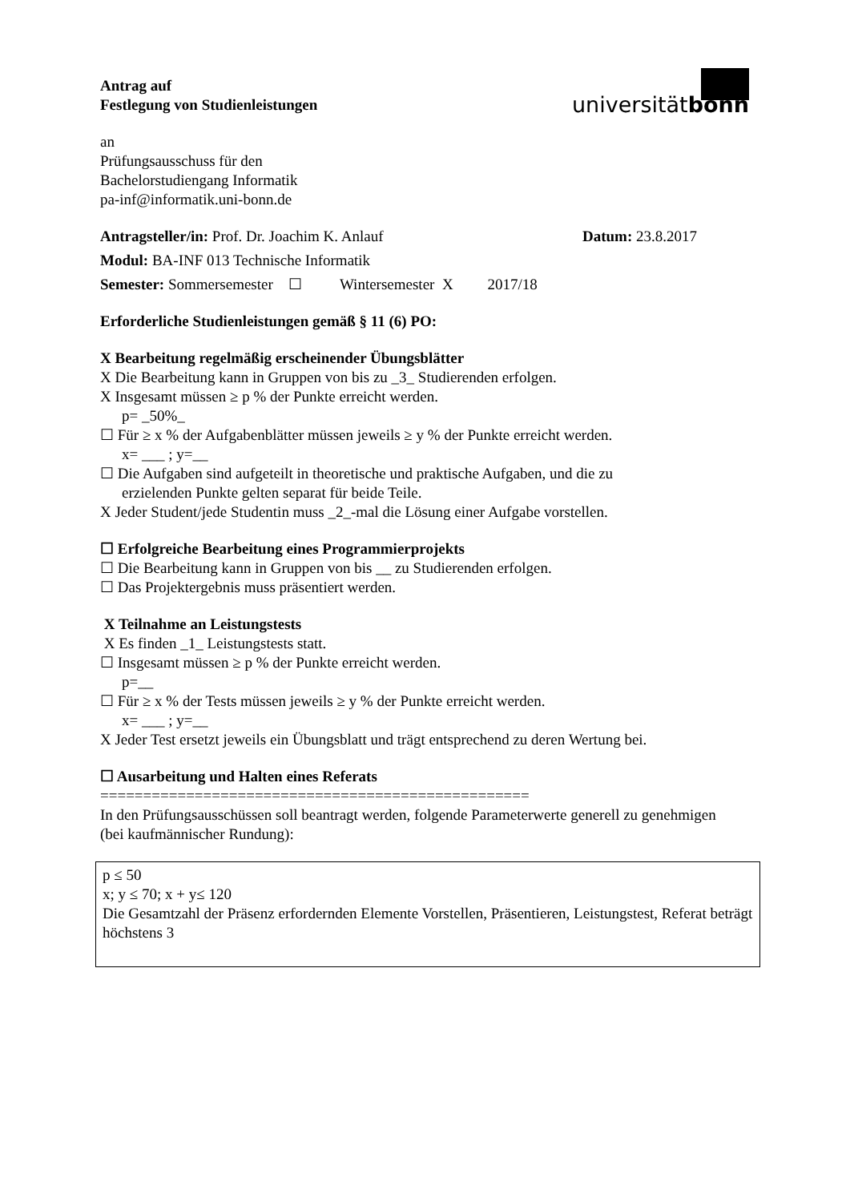Antrag auf
Festlegung von Studienleistungen
universitätbonn
an
Prüfungsausschuss für den
Bachelorstudiengang Informatik
pa-inf@informatik.uni-bonn.de
Antragsteller/in: Prof. Dr. Joachim K. Anlauf
Datum: 23.8.2017
Modul: BA-INF 013 Technische Informatik
Semester: Sommersemester ☐ Wintersemester X 2017/18
Erforderliche Studienleistungen gemäß § 11 (6) PO:
X Bearbeitung regelmäßig erscheinender Übungsblätter
X Die Bearbeitung kann in Gruppen von bis zu _3_ Studierenden erfolgen.
X Insgesamt müssen ≥ p % der Punkte erreicht werden.
p= _50%_
☐ Für ≥ x % der Aufgabenblätter müssen jeweils ≥ y % der Punkte erreicht werden.
x= ___ ; y=__
☐ Die Aufgaben sind aufgeteilt in theoretische und praktische Aufgaben, und die zu
erzielenden Punkte gelten separat für beide Teile.
X Jeder Student/jede Studentin muss _2_-mal die Lösung einer Aufgabe vorstellen.
☐ Erfolgreiche Bearbeitung eines Programmierprojekts
☐ Die Bearbeitung kann in Gruppen von bis __ zu Studierenden erfolgen.
☐ Das Projektergebnis muss präsentiert werden.
X Teilnahme an Leistungstests
X Es finden _1_ Leistungstests statt.
☐ Insgesamt müssen ≥ p % der Punkte erreicht werden.
p=__
☐ Für ≥ x % der Tests müssen jeweils ≥ y % der Punkte erreicht werden.
x= ___ ; y=__
X Jeder Test ersetzt jeweils ein Übungsblatt und trägt entsprechend zu deren Wertung bei.
☐ Ausarbeitung und Halten eines Referats
==================================================
In den Prüfungsausschüssen soll beantragt werden, folgende Parameterwerte generell zu genehmigen
(bei kaufmännischer Rundung):
p ≤ 50
x; y ≤ 70; x + y≤ 120
Die Gesamtzahl der Präsenz erfordernden Elemente Vorstellen, Präsentieren, Leistungstest, Referat beträgt höchstens 3